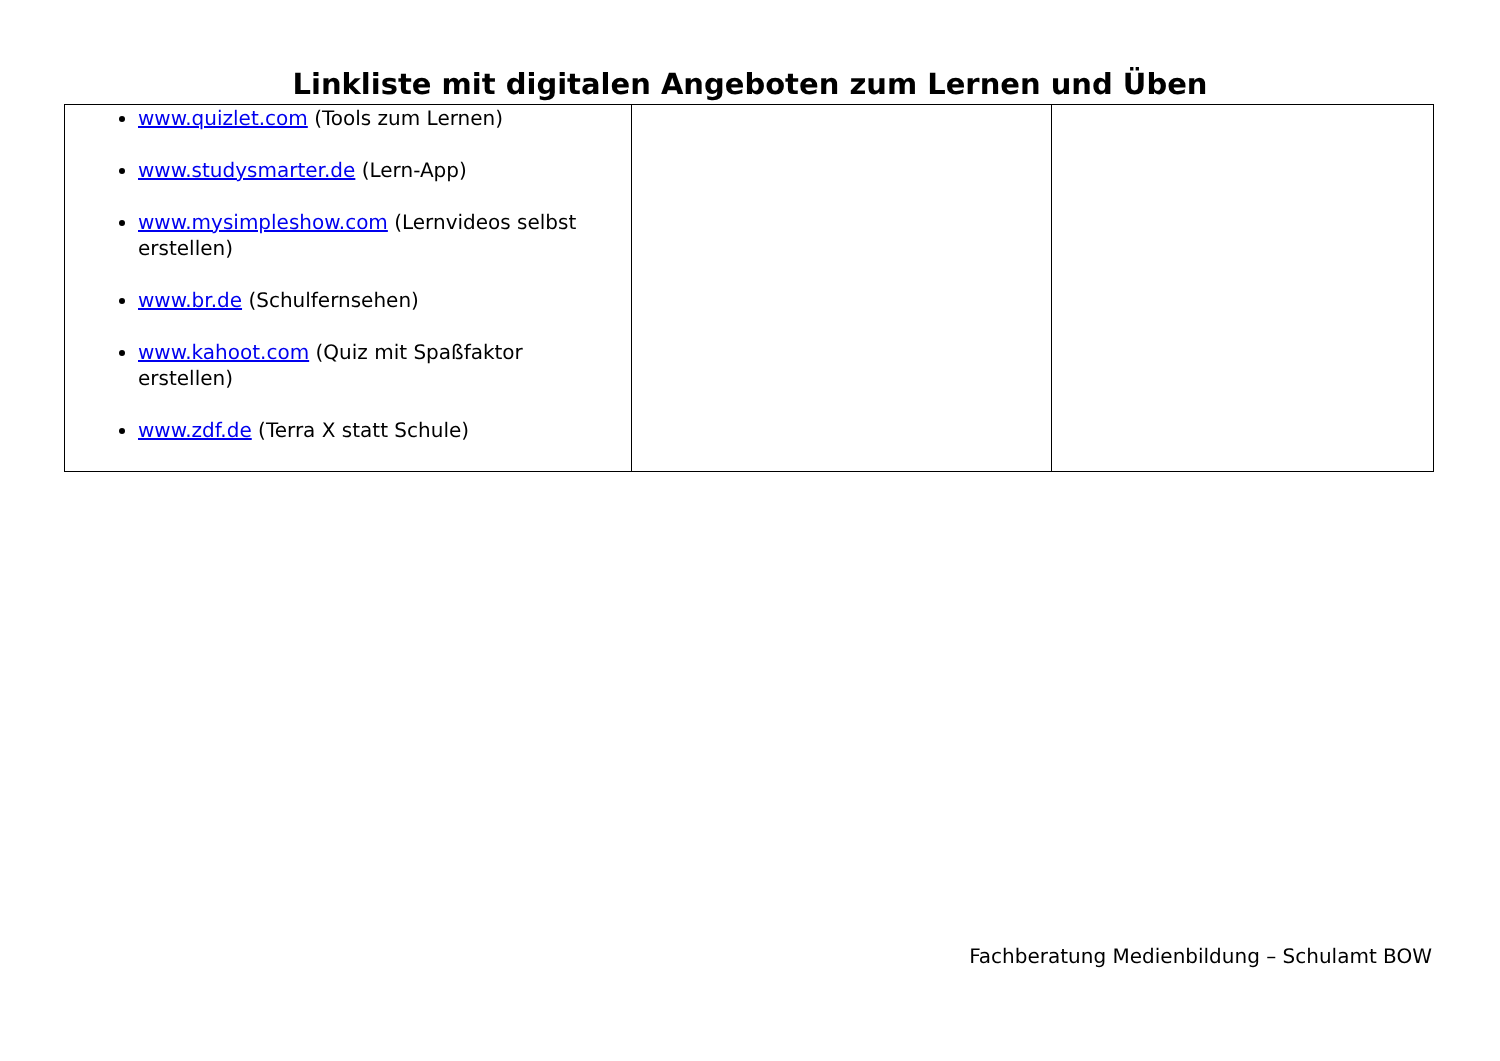Linkliste mit digitalen Angeboten zum Lernen und Üben
| www.quizlet.com (Tools zum Lernen) www.studysmarter.de (Lern-App) www.mysimpleshow.com (Lernvideos selbst erstellen) www.br.de (Schulfernsehen) www.kahoot.com (Quiz mit Spaßfaktor erstellen) www.zdf.de (Terra X statt Schule) | | |
Fachberatung Medienbildung – Schulamt BOW